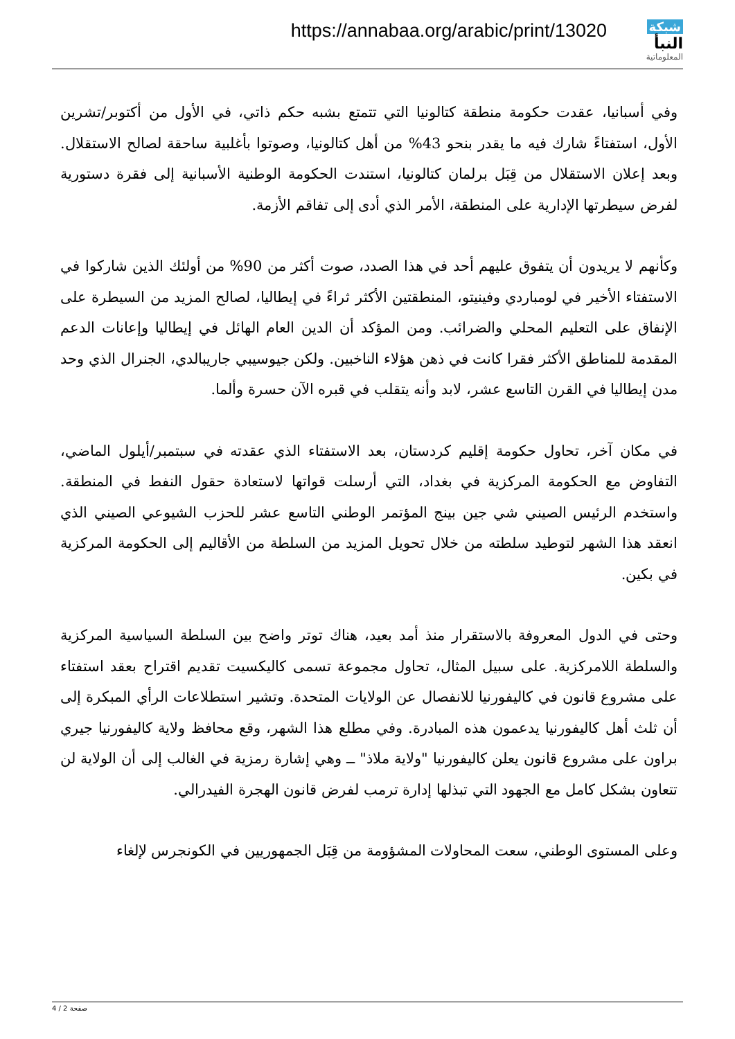https://annabaa.org/arabic/print/13020
شبكة النبأ
المعلوماتية
وفي أسبانيا، عقدت حكومة منطقة كتالونيا التي تتمتع بشبه حكم ذاتي، في الأول من أكتوبر/تشرين الأول، استفتاءً شارك فيه ما يقدر بنحو 43% من أهل كتالونيا، وصوتوا بأغلبية ساحقة لصالح الاستقلال. وبعد إعلان الاستقلال من قِبَل برلمان كتالونيا، استندت الحكومة الوطنية الأسبانية إلى فقرة دستورية لفرض سيطرتها الإدارية على المنطقة، الأمر الذي أدى إلى تفاقم الأزمة.
وكأنهم لا يريدون أن يتفوق عليهم أحد في هذا الصدد، صوت أكثر من 90% من أولئك الذين شاركوا في الاستفتاء الأخير في لومباردي وفينيتو، المنطقتين الأكثر ثراءً في إيطاليا، لصالح المزيد من السيطرة على الإنفاق على التعليم المحلي والضرائب. ومن المؤكد أن الدين العام الهائل في إيطاليا وإعانات الدعم المقدمة للمناطق الأكثر فقرا كانت في ذهن هؤلاء الناخبين. ولكن جيوسيبي جاريبالدي، الجنرال الذي وحد مدن إيطاليا في القرن التاسع عشر، لابد وأنه يتقلب في قبره الآن حسرة وألما.
في مكان آخر، تحاول حكومة إقليم كردستان، بعد الاستفتاء الذي عقدته في سبتمبر/أيلول الماضي، التفاوض مع الحكومة المركزية في بغداد، التي أرسلت قواتها لاستعادة حقول النفط في المنطقة. واستخدم الرئيس الصيني شي جين بينج المؤتمر الوطني التاسع عشر للحزب الشيوعي الصيني الذي انعقد هذا الشهر لتوطيد سلطته من خلال تحويل المزيد من السلطة من الأقاليم إلى الحكومة المركزية في بكين.
وحتى في الدول المعروفة بالاستقرار منذ أمد بعيد، هناك توتر واضح بين السلطة السياسية المركزية والسلطة اللامركزية. على سبيل المثال، تحاول مجموعة تسمى كاليكسيت تقديم اقتراح بعقد استفتاء على مشروع قانون في كاليفورنيا للانفصال عن الولايات المتحدة. وتشير استطلاعات الرأي المبكرة إلى أن ثلث أهل كاليفورنيا يدعمون هذه المبادرة. وفي مطلع هذا الشهر، وقع محافظ ولاية كاليفورنيا جيري براون على مشروع قانون يعلن كاليفورنيا "ولاية ملاذ" ــ وهي إشارة رمزية في الغالب إلى أن الولاية لن تتعاون بشكل كامل مع الجهود التي تبذلها إدارة ترمب لفرض قانون الهجرة الفيدرالي.
وعلى المستوى الوطني، سعت المحاولات المشؤومة من قِبَل الجمهوريين في الكونجرس لإلغاء
صفحة 2 / 4